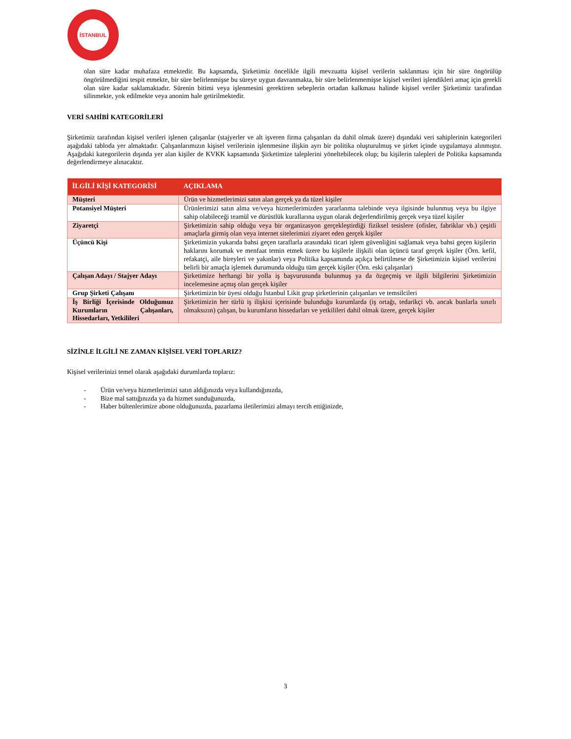İSTANBUL
olan süre kadar muhafaza etmektedir. Bu kapsamda, Şirketimiz öncelikle ilgili mevzuatta kişisel verilerin saklanması için bir süre öngörülüp öngörülmediğini tespit etmekte, bir süre belirlenmişse bu süreye uygun davranmakta, bir süre belirlenmemişse kişisel verileri işlendikleri amaç için gerekli olan süre kadar saklamaktadır. Sürenin bitimi veya işlenmesini gerektiren sebeplerin ortadan kalkması halinde kişisel veriler Şirketimiz tarafından silinmekte, yok edilmekte veya anonim hale getirilmektedir.
VERİ SAHİBİ KATEGORİLERİ
Şirketimiz tarafından kişisel verileri işlenen çalışanlar (stajyerler ve alt işveren firma çalışanları da dahil olmak üzere) dışındaki veri sahiplerinin kategorileri aşağıdaki tabloda yer almaktadır. Çalışanlarımızın kişisel verilerinin işlenmesine ilişkin ayrı bir politika oluşturulmuş ve şirket içinde uygulamaya alınmıştır. Aşağıdaki kategorilerin dışında yer alan kişiler de KVKK kapsamında Şirketimize taleplerini yöneltebilecek olup; bu kişilerin talepleri de Politika kapsamında değerlendirmeye alınacaktır.
| İLGİLİ KİŞİ KATEGORİSİ | AÇIKLAMA |
| --- | --- |
| Müşteri | Ürün ve hizmetlerimizi satın alan gerçek ya da tüzel kişiler |
| Potansiyel Müşteri | Ürünlerimizi satın alma ve/veya hizmetlerimizden yararlanma talebinde veya ilgisinde bulunmuş veya bu ilgiye sahip olabileceği teamül ve dürüstlük kurallarına uygun olarak değerlendirilmiş gerçek veya tüzel kişiler |
| Ziyaretçi | Şirketimizin sahip olduğu veya bir organizasyon gerçekleştirdiği fiziksel tesislere (ofisler, fabriklar vb.) çeşitli amaçlarla girmiş olan veya internet sitelerimizi ziyaret eden gerçek kişiler |
| Üçüncü Kişi | Şirketimizin yukarıda bahsi geçen taraflarla arasındaki ticari işlem güvenliğini sağlamak veya bahsi geçen kişilerin haklarını korumak ve menfaat temin etmek üzere bu kişilerle ilişkili olan üçüncü taraf gerçek kişiler (Örn. kefil, refakatçi, aile bireyleri ve yakınlar) veya Politika kapsamında açıkça belirtilmese de Şirketimizin kişisel verilerini belirli bir amaçla işlemek durumunda olduğu tüm gerçek kişiler (Örn. eski çalışanlar) |
| Çalışan Adayı / Stajyer Adayı | Şirketimize herhangi bir yolla iş başvurusunda bulunmuş ya da özgeçmiş ve ilgili bilgilerini Şirketimizin incelemesine açmış olan gerçek kişiler |
| Grup Şirketi Çalışanı | Şirketimizin bir üyesi olduğu İstanbul Likit grup şirketlerinin çalışanları ve temsilcileri |
| İş Birliği İçerisinde Olduğumuz Kurumların Çalışanları, Hissedarları, Yetkilileri | Şirketimizin her türlü iş ilişkisi içerisinde bulunduğu kurumlarda (iş ortağı, tedarikçi vb. ancak bunlarla sınırlı olmaksızın) çalışan, bu kurumların hissedarları ve yetkilileri dahil olmak üzere, gerçek kişiler |
SİZİNLE İLGİLİ NE ZAMAN KİŞİSEL VERİ TOPLARIZ?
Kişisel verilerinizi temel olarak aşağıdaki durumlarda toplarız:
- Ürün ve/veya hizmetlerimizi satın aldığınızda veya kullandığınızda,
- Bize mal sattığınızda ya da hizmet sunduğunuzda,
- Haber bültenlerimize abone olduğunuzda, pazarlama iletilerimizi almayı tercih ettiğinizde,
3